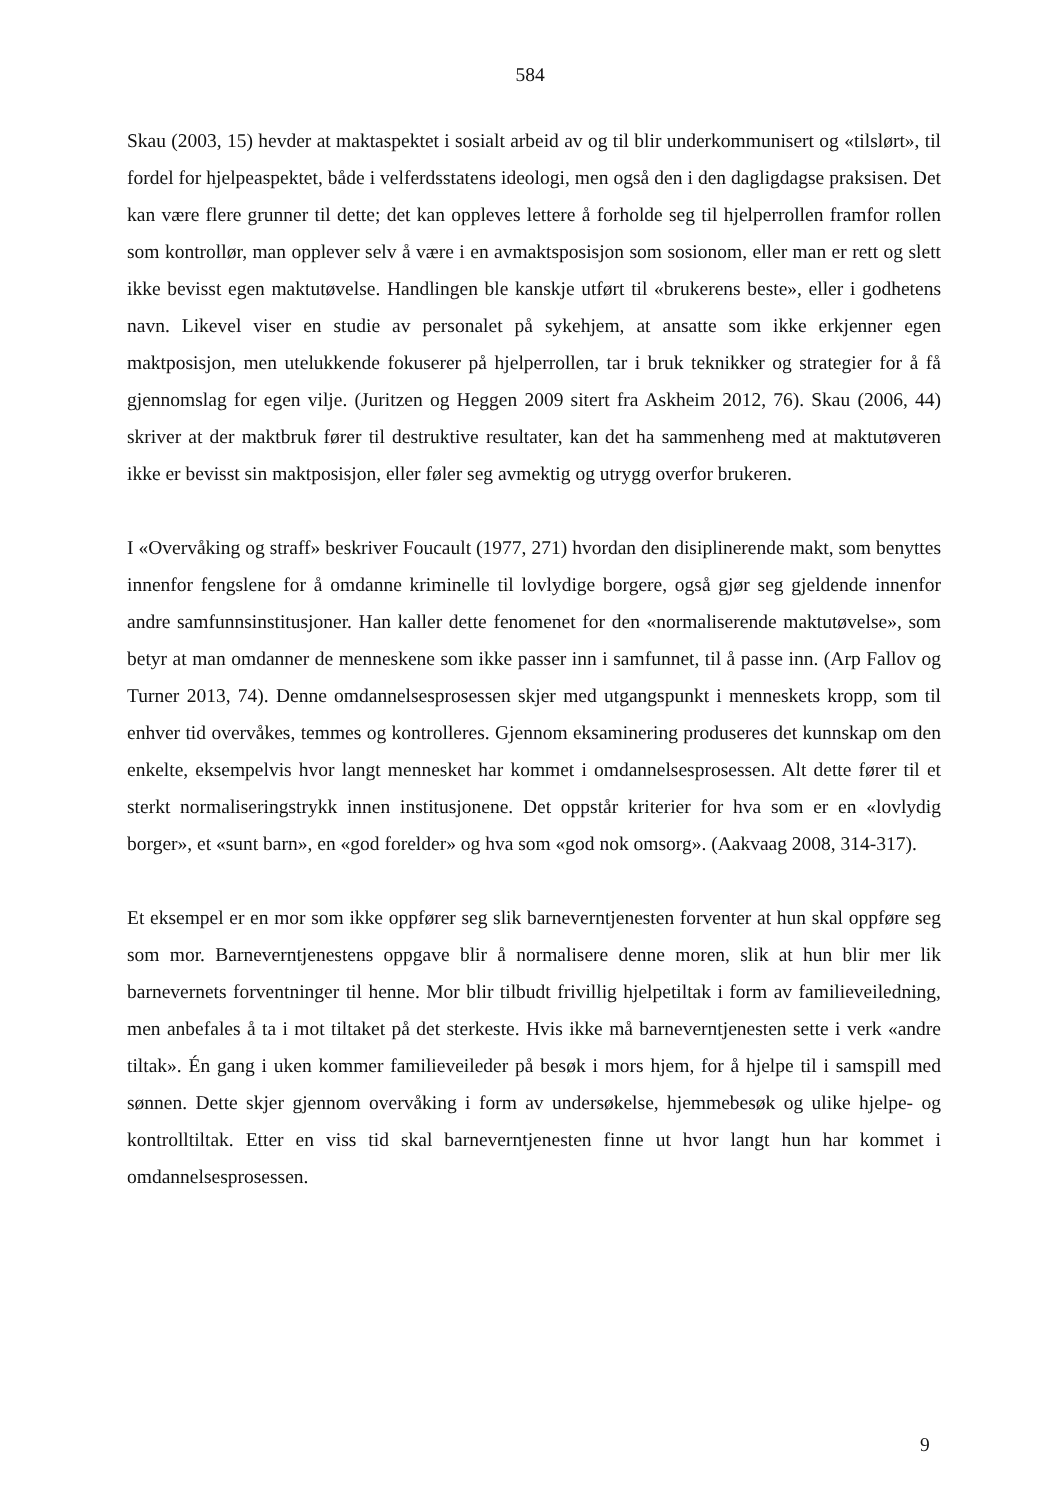584
Skau (2003, 15) hevder at maktaspektet i sosialt arbeid av og til blir underkommunisert og «tilslørt», til fordel for hjelpeaspektet, både i velferdsstatens ideologi, men også den i den dagligdagse praksisen. Det kan være flere grunner til dette; det kan oppleves lettere å forholde seg til hjelperrollen framfor rollen som kontrollør, man opplever selv å være i en avmaktsposisjon som sosionom, eller man er rett og slett ikke bevisst egen maktutøvelse. Handlingen ble kanskje utført til «brukerens beste», eller i godhetens navn. Likevel viser en studie av personalet på sykehjem, at ansatte som ikke erkjenner egen maktposisjon, men utelukkende fokuserer på hjelperrollen, tar i bruk teknikker og strategier for å få gjennomslag for egen vilje. (Juritzen og Heggen 2009 sitert fra Askheim 2012, 76). Skau (2006, 44) skriver at der maktbruk fører til destruktive resultater, kan det ha sammenheng med at maktutøveren ikke er bevisst sin maktposisjon, eller føler seg avmektig og utrygg overfor brukeren.
I «Overvåking og straff» beskriver Foucault (1977, 271) hvordan den disiplinerende makt, som benyttes innenfor fengslene for å omdanne kriminelle til lovlydige borgere, også gjør seg gjeldende innenfor andre samfunnsinstitusjoner. Han kaller dette fenomenet for den «normaliserende maktutøvelse», som betyr at man omdanner de menneskene som ikke passer inn i samfunnet, til å passe inn. (Arp Fallov og Turner 2013, 74). Denne omdannelsesprosessen skjer med utgangspunkt i menneskets kropp, som til enhver tid overvåkes, temmes og kontrolleres. Gjennom eksaminering produseres det kunnskap om den enkelte, eksempelvis hvor langt mennesket har kommet i omdannelsesprosessen. Alt dette fører til et sterkt normaliseringstrykk innen institusjonene. Det oppstår kriterier for hva som er en «lovlydig borger», et «sunt barn», en «god forelder» og hva som «god nok omsorg». (Aakvaag 2008, 314-317).
Et eksempel er en mor som ikke oppfører seg slik barneverntjenesten forventer at hun skal oppføre seg som mor. Barneverntjenestens oppgave blir å normalisere denne moren, slik at hun blir mer lik barnevernets forventninger til henne. Mor blir tilbudt frivillig hjelpetiltak i form av familieveiledning, men anbefales å ta i mot tiltaket på det sterkeste. Hvis ikke må barneverntjenesten sette i verk «andre tiltak». Én gang i uken kommer familieveileder på besøk i mors hjem, for å hjelpe til i samspill med sønnen. Dette skjer gjennom overvåking i form av undersøkelse, hjemmebesøk og ulike hjelpe- og kontrolltiltak. Etter en viss tid skal barneverntjenesten finne ut hvor langt hun har kommet i omdannelsesprosessen.
9